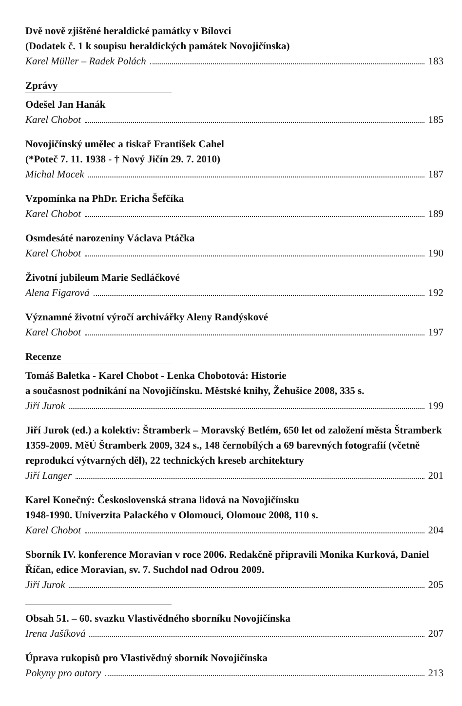Dvě nově zjištěné heraldické památky v Bílovci
(Dodatek č. 1 k soupisu heraldických památek Novojičínska)
Karel Müller – Radek Polách 183
Zprávy
Odešel Jan Hanák
Karel Chobot 185
Novojičínský umělec a tiskař František Cahel
(*Poteč 7. 11. 1938 - † Nový Jičín 29. 7. 2010)
Michal Mocek 187
Vzpomínka na PhDr. Ericha Šefčíka
Karel Chobot 189
Osmdesáté narozeniny Václava Ptáčka
Karel Chobot 190
Životní jubileum Marie Sedláčkové
Alena Figarová 192
Významné životní výročí archivářky Aleny Randýskové
Karel Chobot 197
Recenze
Tomáš Baletka - Karel Chobot - Lenka Chobotová: Historie
a současnost podnikání na Novojičínsku. Městské knihy, Žehušice 2008, 335 s.
Jiří Jurok 199
Jiří Jurok (ed.) a kolektiv: Štramberk – Moravský Betlém, 650 let od založení města Štramberk 1359-2009. MěÚ Štramberk 2009, 324 s., 148 černobílých a 69 barevných fotografií (včetně reprodukcí výtvarných děl), 22 technických kreseb architektury
Jiří Langer 201
Karel Konečný: Československá strana lidová na Novojičínsku
1948-1990. Univerzita Palackého v Olomouci, Olomouc 2008, 110 s.
Karel Chobot 204
Sborník IV. konference Moravian v roce 2006. Redakčně připravili Monika Kurková, Daniel Říčan, edice Moravian, sv. 7. Suchdol nad Odrou 2009.
Jiří Jurok 205
Obsah 51. – 60. svazku Vlastivědného sborníku Novojičínska
Irena Jašíková 207
Úprava rukopisů pro Vlastivědný sborník Novojičínska
Pokyny pro autory 213